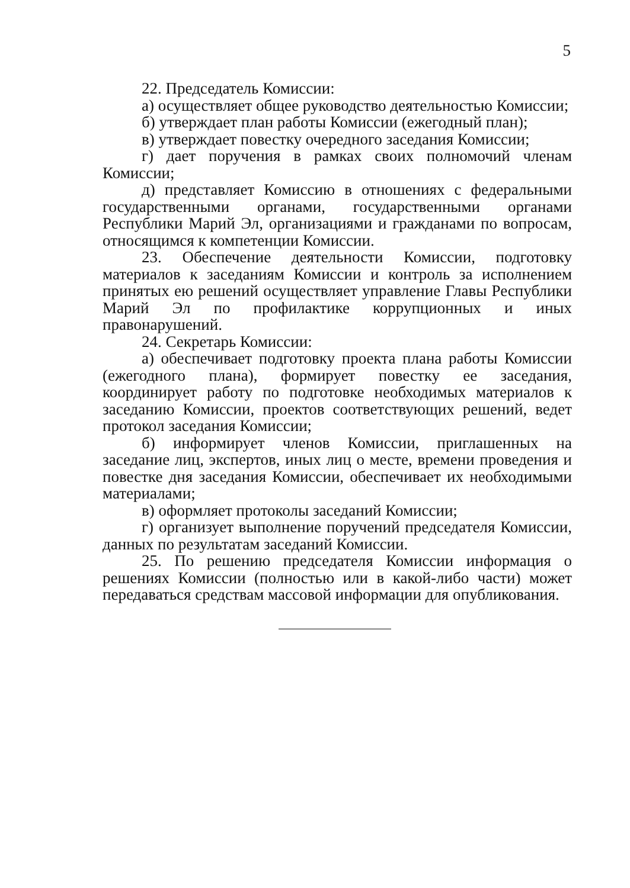5
22. Председатель Комиссии:
а) осуществляет общее руководство деятельностью Комиссии;
б) утверждает план работы Комиссии (ежегодный план);
в) утверждает повестку очередного заседания Комиссии;
г) дает поручения в рамках своих полномочий членам Комиссии;
д) представляет Комиссию в отношениях с федеральными государственными органами, государственными органами Республики Марий Эл, организациями и гражданами по вопросам, относящимся к компетенции Комиссии.
23. Обеспечение деятельности Комиссии, подготовку материалов к заседаниям Комиссии и контроль за исполнением принятых ею решений осуществляет управление Главы Республики Марий Эл по профилактике коррупционных и иных правонарушений.
24. Секретарь Комиссии:
а) обеспечивает подготовку проекта плана работы Комиссии (ежегодного плана), формирует повестку ее заседания, координирует работу по подготовке необходимых материалов к заседанию Комиссии, проектов соответствующих решений, ведет протокол заседания Комиссии;
б) информирует членов Комиссии, приглашенных на заседание лиц, экспертов, иных лиц о месте, времени проведения и повестке дня заседания Комиссии, обеспечивает их необходимыми материалами;
в) оформляет протоколы заседаний Комиссии;
г) организует выполнение поручений председателя Комиссии, данных по результатам заседаний Комиссии.
25. По решению председателя Комиссии информация о решениях Комиссии (полностью или в какой-либо части) может передаваться средствам массовой информации для опубликования.